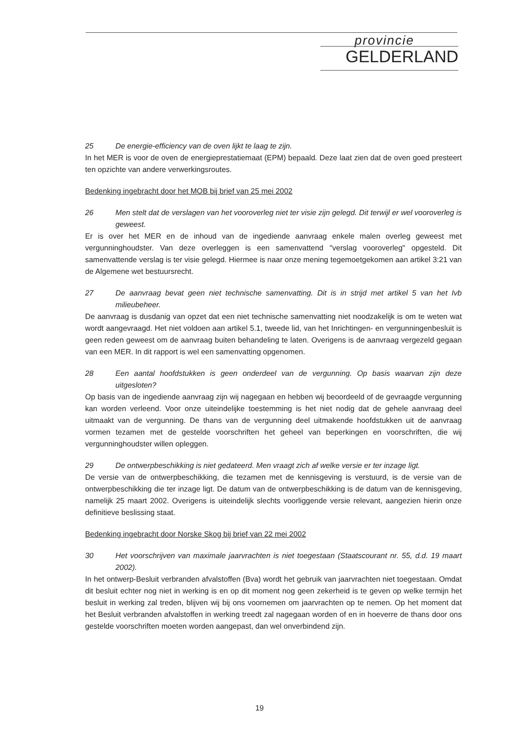provincie
GELDERLAND
25 De energie-efficiency van de oven lijkt te laag te zijn.
In het MER is voor de oven de energieprestatiemaat (EPM) bepaald. Deze laat zien dat de oven goed presteert ten opzichte van andere verwerkingsroutes.
Bedenking ingebracht door het MOB bij brief van 25 mei 2002
26 Men stelt dat de verslagen van het vooroverleg niet ter visie zijn gelegd. Dit terwijl er wel vooroverleg is geweest.
Er is over het MER en de inhoud van de ingediende aanvraag enkele malen overleg geweest met vergunninghoudster. Van deze overleggen is een samenvattend "verslag vooroverleg" opgesteld. Dit samenvattende verslag is ter visie gelegd. Hiermee is naar onze mening tegemoetgekomen aan artikel 3:21 van de Algemene wet bestuursrecht.
27 De aanvraag bevat geen niet technische samenvatting. Dit is in strijd met artikel 5 van het Ivb milieubeheer.
De aanvraag is dusdanig van opzet dat een niet technische samenvatting niet noodzakelijk is om te weten wat wordt aangevraagd. Het niet voldoen aan artikel 5.1, tweede lid, van het Inrichtingen- en vergunningenbesluit is geen reden geweest om de aanvraag buiten behandeling te laten. Overigens is de aanvraag vergezeld gegaan van een MER. In dit rapport is wel een samenvatting opgenomen.
28 Een aantal hoofdstukken is geen onderdeel van de vergunning. Op basis waarvan zijn deze uitgesloten?
Op basis van de ingediende aanvraag zijn wij nagegaan en hebben wij beoordeeld of de gevraagde vergunning kan worden verleend. Voor onze uiteindelijke toestemming is het niet nodig dat de gehele aanvraag deel uitmaakt van de vergunning. De thans van de vergunning deel uitmakende hoofdstukken uit de aanvraag vormen tezamen met de gestelde voorschriften het geheel van beperkingen en voorschriften, die wij vergunninghoudster willen opleggen.
29 De ontwerpbeschikking is niet gedateerd. Men vraagt zich af welke versie er ter inzage ligt.
De versie van de ontwerpbeschikking, die tezamen met de kennisgeving is verstuurd, is de versie van de ontwerpbeschikking die ter inzage ligt. De datum van de ontwerpbeschikking is de datum van de kennisgeving, namelijk 25 maart 2002. Overigens is uiteindelijk slechts voorliggende versie relevant, aangezien hierin onze definitieve beslissing staat.
Bedenking ingebracht door Norske Skog bij brief van 22 mei 2002
30 Het voorschrijven van maximale jaarvrachten is niet toegestaan (Staatscourant nr. 55, d.d. 19 maart 2002).
In het ontwerp-Besluit verbranden afvalstoffen (Bva) wordt het gebruik van jaarvrachten niet toegestaan. Omdat dit besluit echter nog niet in werking is en op dit moment nog geen zekerheid is te geven op welke termijn het besluit in werking zal treden, blijven wij bij ons voornemen om jaarvrachten op te nemen. Op het moment dat het Besluit verbranden afvalstoffen in werking treedt zal nagegaan worden of en in hoeverre de thans door ons gestelde voorschriften moeten worden aangepast, dan wel onverbindend zijn.
19